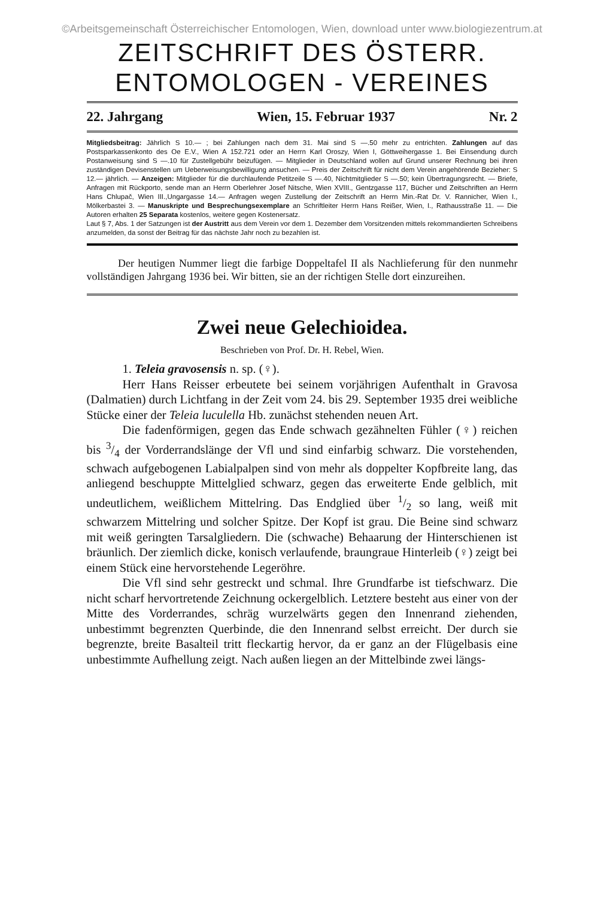©Arbeitsgemeinschaft Österreichischer Entomologen, Wien, download unter www.biologiezentrum.at
ZEITSCHRIFT DES ÖSTERR.
ENTOMOLOGEN - VEREINES
22. Jahrgang Wien, 15. Februar 1937 Nr. 2
Mitgliedsbeitrag: Jährlich S 10.— ; bei Zahlungen nach dem 31. Mai sind S —.50 mehr zu entrichten. Zahlungen auf das Postsparkassenkonto des Oe E.V., Wien A 152.721 oder an Herrn Karl Oroszy, Wien I, Göttweihergasse 1. Bei Einsendung durch Postanweisung sind S —.10 für Zustellgebühr beizufügen. — Mitglieder in Deutschland wollen auf Grund unserer Rechnung bei ihren zuständigen Devisenstellen um Ueberweisungsbewilligung ansuchen. — Preis der Zeitschrift für nicht dem Verein angehörende Bezieher: S 12.— jährlich. — Anzeigen: Mitglieder für die durchlaufende Petitzeile S —.40, Nichtmitglieder S —.50; kein Übertragungsrecht. — Briefe, Anfragen mit Rückporto, sende man an Herrn Oberlehrer Josef Nitsche, Wien XVIII., Gentzgasse 117, Bücher und Zeitschriften an Herrn Hans Chlupač, Wien III.,Ungargasse 14.— Anfragen wegen Zustellung der Zeitschrift an Herrn Min.-Rat Dr. V. Rannicher, Wien I., Mölkerbastei 3. — Manuskripte und Besprechungsexemplare an Schriftleiter Herrn Hans Reißer, Wien, I., Rathausstraße 11. — Die Autoren erhalten 25 Separata kostenlos, weitere gegen Kostenersatz.
Laut § 7, Abs. 1 der Satzungen ist der Austritt aus dem Verein vor dem 1. Dezember dem Vorsitzenden mittels rekommandierten Schreibens anzumelden, da sonst der Beitrag für das nächste Jahr noch zu bezahlen ist.
Der heutigen Nummer liegt die farbige Doppeltafel II als Nachlieferung für den nunmehr vollständigen Jahrgang 1936 bei. Wir bitten, sie an der richtigen Stelle dort einzureihen.
Zwei neue Gelechioidea.
Beschrieben von Prof. Dr. H. Rebel, Wien.
1. Teleia gravosensis n. sp. (♀).
Herr Hans Reisser erbeutete bei seinem vorjährigen Aufenthalt in Gravosa (Dalmatien) durch Lichtfang in der Zeit vom 24. bis 29. September 1935 drei weibliche Stücke einer der Teleia luculella Hb. zunächst stehenden neuen Art.
Die fadenförmigen, gegen das Ende schwach gezähnelten Fühler (♀) reichen bis 3/4 der Vorderrandslänge der Vfl und sind einfarbig schwarz. Die vorstehenden, schwach aufgebogenen Labialpalpen sind von mehr als doppelter Kopfbreite lang, das anliegend beschuppte Mittelglied schwarz, gegen das erweiterte Ende gelblich, mit undeutlichem, weißlichem Mittelring. Das Endglied über 1/2 so lang, weiß mit schwarzem Mittelring und solcher Spitze. Der Kopf ist grau. Die Beine sind schwarz mit weiß geringten Tarsalgliedern. Die (schwache) Behaarung der Hinterschienen ist bräunlich. Der ziemlich dicke, konisch verlaufende, braungraue Hinterleib (♀) zeigt bei einem Stück eine hervorstehende Legeröhre.
Die Vfl sind sehr gestreckt und schmal. Ihre Grundfarbe ist tiefschwarz. Die nicht scharf hervortretende Zeichnung ockergelblich. Letztere besteht aus einer von der Mitte des Vorderrandes, schräg wurzelwärts gegen den Innenrand ziehenden, unbestimmt begrenzten Querbinde, die den Innenrand selbst erreicht. Der durch sie begrenzte, breite Basalteil tritt fleckartig hervor, da er ganz an der Flügelbasis eine unbestimmte Aufhellung zeigt. Nach außen liegen an der Mittelbinde zwei längs-